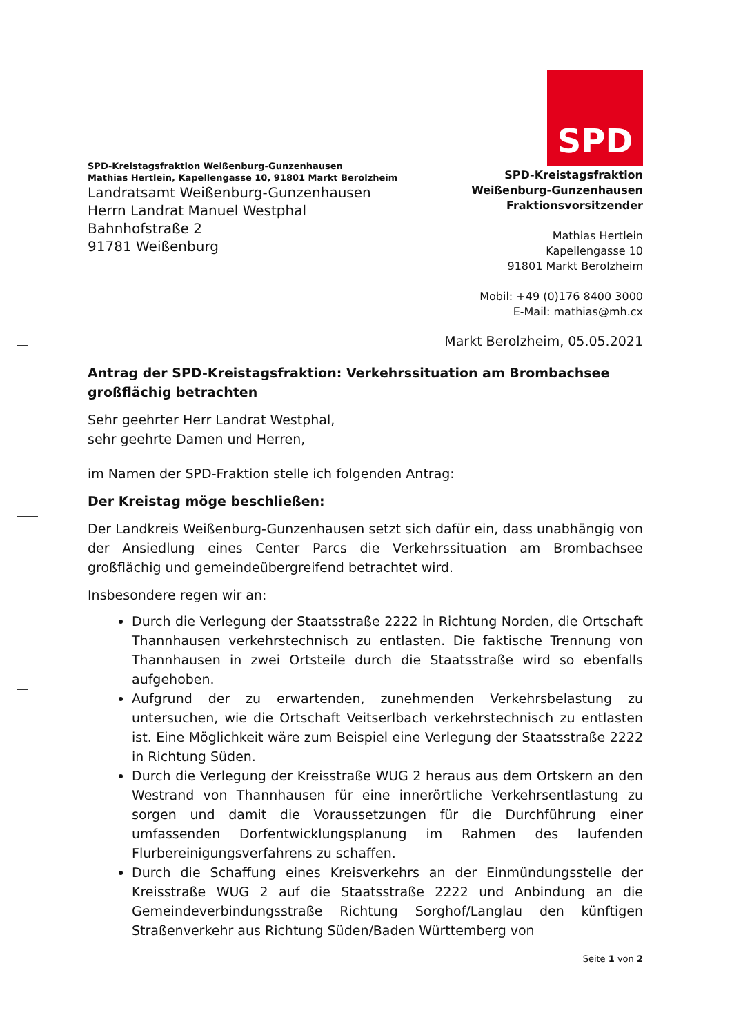SPD
SPD-Kreistagsfraktion
Weißenburg-Gunzenhausen
Fraktionsvorsitzender
Mathias Hertlein
Kapellengasse 10
91801 Markt Berolzheim
Mobil: +49 (0)176 8400 3000
E-Mail: mathias@mh.cx
SPD-Kreistagsfraktion Weißenburg-Gunzenhausen
Mathias Hertlein, Kapellengasse 10, 91801 Markt Berolzheim
Landratsamt Weißenburg-Gunzenhausen
Herrn Landrat Manuel Westphal
Bahnhofstraße 2
91781 Weißenburg
Markt Berolzheim, 05.05.2021
Antrag der SPD-Kreistagsfraktion: Verkehrssituation am Brombachsee großflächig betrachten
Sehr geehrter Herr Landrat Westphal,
sehr geehrte Damen und Herren,
im Namen der SPD-Fraktion stelle ich folgenden Antrag:
Der Kreistag möge beschließen:
Der Landkreis Weißenburg-Gunzenhausen setzt sich dafür ein, dass unabhängig von der Ansiedlung eines Center Parcs die Verkehrssituation am Brombachsee großflächig und gemeindeübergreifend betrachtet wird.
Insbesondere regen wir an:
Durch die Verlegung der Staatsstraße 2222 in Richtung Norden, die Ortschaft Thannhausen verkehrstechnisch zu entlasten. Die faktische Trennung von Thannhausen in zwei Ortsteile durch die Staatsstraße wird so ebenfalls aufgehoben.
Aufgrund der zu erwartenden, zunehmenden Verkehrsbelastung zu untersuchen, wie die Ortschaft Veitserlbach verkehrstechnisch zu entlasten ist. Eine Möglichkeit wäre zum Beispiel eine Verlegung der Staatsstraße 2222 in Richtung Süden.
Durch die Verlegung der Kreisstraße WUG 2 heraus aus dem Ortskern an den Westrand von Thannhausen für eine innerörtliche Verkehrsentlastung zu sorgen und damit die Voraussetzungen für die Durchführung einer umfassenden Dorfentwicklungsplanung im Rahmen des laufenden Flurbereinigungsverfahrens zu schaffen.
Durch die Schaffung eines Kreisverkehrs an der Einmündungsstelle der Kreisstraße WUG 2 auf die Staatsstraße 2222 und Anbindung an die Gemeindeverbindungsstraße Richtung Sorghof/Langlau den künftigen Straßenverkehr aus Richtung Süden/Baden Württemberg von
Seite 1 von 2